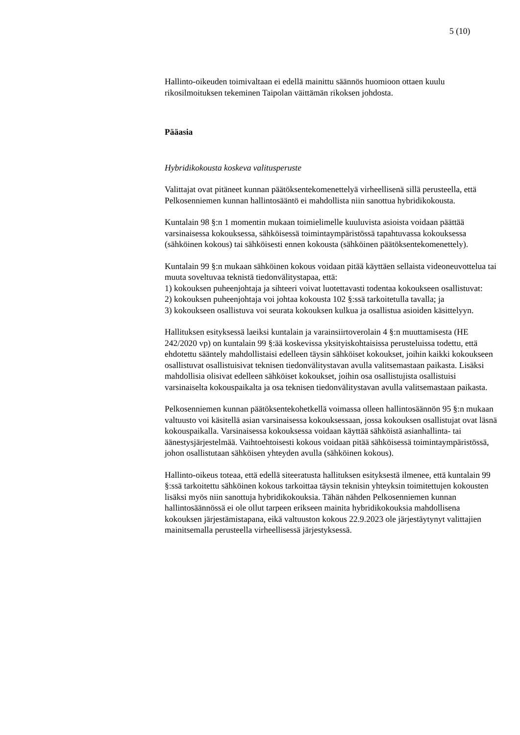5 (10)
Hallinto-oikeuden toimivaltaan ei edellä mainittu säännös huomioon ottaen kuulu rikosilmoituksen tekeminen Taipolan väittämän rikoksen johdosta.
Pääasia
Hybridikokousta koskeva valitusperuste
Valittajat ovat pitäneet kunnan päätöksentekomenettelyä virheellisenä sillä perusteella, että Pelkosenniemen kunnan hallintosääntö ei mahdollista niin sanottua hybridikokousta.
Kuntalain 98 §:n 1 momentin mukaan toimielimelle kuuluvista asioista voidaan päättää varsinaisessa kokouksessa, sähköisessä toimintaympäristössä tapahtuvassa kokouksessa (sähköinen kokous) tai sähköisesti ennen kokousta (sähköinen päätöksentekomenettely).
Kuntalain 99 §:n mukaan sähköinen kokous voidaan pitää käyttäen sellaista videoneuvottelua tai muuta soveltuvaa teknistä tiedonvälitystapaa, että:
1) kokouksen puheenjohtaja ja sihteeri voivat luotettavasti todentaa kokoukseen osallistuvat:
2) kokouksen puheenjohtaja voi johtaa kokousta 102 §:ssä tarkoitetulla tavalla; ja
3) kokoukseen osallistuva voi seurata kokouksen kulkua ja osallistua asioiden käsittelyyn.
Hallituksen esityksessä laeiksi kuntalain ja varainsiirtoverolain 4 §:n muuttamisesta (HE 242/2020 vp) on kuntalain 99 §:ää koskevissa yksityiskohtaisissa perusteluissa todettu, että ehdotettu sääntely mahdollistaisi edelleen täysin sähköiset kokoukset, joihin kaikki kokoukseen osallistuvat osallistuisivat teknisen tiedonvälitystavan avulla valitsemastaan paikasta. Lisäksi mahdollisia olisivat edelleen sähköiset kokoukset, joihin osa osallistujista osallistuisi varsinaiselta kokouspaikalta ja osa teknisen tiedonvälitystavan avulla valitsemastaan paikasta.
Pelkosenniemen kunnan päätöksentekohetkellä voimassa olleen hallintosäännön 95 §:n mukaan valtuusto voi käsitellä asian varsinaisessa kokouksessaan, jossa kokouksen osallistujat ovat läsnä kokouspaikalla. Varsinaisessa kokouksessa voidaan käyttää sähköistä asianhallinta- tai äänestysjärjestelmää. Vaihtoehtoisesti kokous voidaan pitää sähköisessä toimintaympäristössä, johon osallistutaan sähköisen yhteyden avulla (sähköinen kokous).
Hallinto-oikeus toteaa, että edellä siteeratusta hallituksen esityksestä ilmenee, että kuntalain 99 §:ssä tarkoitettu sähköinen kokous tarkoittaa täysin teknisin yhteyksin toimitettujen kokousten lisäksi myös niin sanottuja hybridikokouksia. Tähän nähden Pelkosenniemen kunnan hallintosäännössä ei ole ollut tarpeen erikseen mainita hybridikokouksia mahdollisena kokouksen järjestämistapana, eikä valtuuston kokous 22.9.2023 ole järjestäytynyt valittajien mainitsemalla perusteella virheellisessä järjestyksessä.